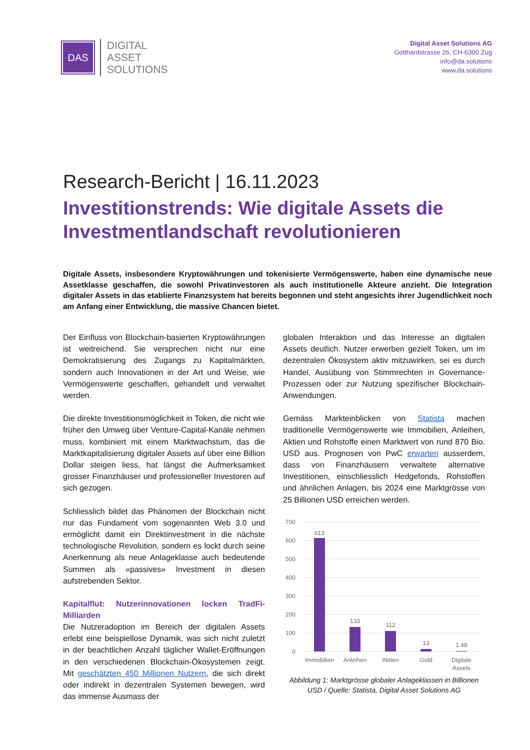DAS
DIGITAL
ASSET
SOLUTIONS
Digital Asset Solutions AG
Gotthardstrasse 26, CH-6300 Zug
info@da.solutions
www.da.solutions
Research-Bericht | 16.11.2023
Investitionstrends: Wie digitale Assets die Investmentlandschaft revolutionieren
Digitale Assets, insbesondere Kryptowährungen und tokenisierte Vermögenswerte, haben eine dynamische neue Assetklasse geschaffen, die sowohl Privatinvestoren als auch institutionelle Akteure anzieht. Die Integration digitaler Assets in das etablierte Finanzsystem hat bereits begonnen und steht angesichts ihrer Jugendlichkeit noch am Anfang einer Entwicklung, die massive Chancen bietet.
Der Einfluss von Blockchain-basierten Kryptowährungen ist weitreichend. Sie versprechen nicht nur eine Demokratisierung des Zugangs zu Kapitalmärkten, sondern auch Innovationen in der Art und Weise, wie Vermögenswerte geschaffen, gehandelt und verwaltet werden.
Die direkte Investitionsmöglichkeit in Token, die nicht wie früher den Umweg über Venture-Capital-Kanäle nehmen muss, kombiniert mit einem Marktwachstum, das die Marktkapitalisierung digitaler Assets auf über eine Billion Dollar steigen liess, hat längst die Aufmerksamkeit grosser Finanzhäuser und professioneller Investoren auf sich gezogen.
Schliesslich bildet das Phänomen der Blockchain nicht nur das Fundament vom sogenannten Web 3.0 und ermöglicht damit ein Direktinvestment in die nächste technologische Revolution, sondern es lockt durch seine Anerkennung als neue Anlageklasse auch bedeutende Summen als «passives» Investment in diesen aufstrebenden Sektor.
Kapitalflut: Nutzerinnovationen locken TradFi-Milliarden
Die Nutzeradoption im Bereich der digitalen Assets erlebt eine beispiellose Dynamik, was sich nicht zuletzt in der beachtlichen Anzahl täglicher Wallet-Eröffnungen in den verschiedenen Blockchain-Ökosystemen zeigt. Mit geschätzten 450 Millionen Nutzern, die sich direkt oder indirekt in dezentralen Systemen bewegen, wird das immense Ausmass der
globalen Interaktion und das Interesse an digitalen Assets deutlich. Nutzer erwerben gezielt Token, um im dezentralen Ökosystem aktiv mitzuwirken, sei es durch Handel, Ausübung von Stimmrechten in Governance-Prozessen oder zur Nutzung spezifischer Blockchain-Anwendungen.
Gemäss Markteinblicken von Statista machen traditionelle Vermögenswerte wie Immobilien, Anleihen, Aktien und Rohstoffe einen Marktwert von rund 870 Bio. USD aus. Prognosen von PwC erwarten ausserdem, dass von Finanzhäusern verwaltete alternative Investitionen, einschliesslich Hedgefonds, Rohstoffen und ähnlichen Anlagen, bis 2024 eine Marktgrösse von 25 Billionen USD erreichen werden.
700
600
500
400
300
200
100
0
613
133
112
13
1.48
Immobilien
Anleihen
Aktien
Gold
Digitale
Assets
Abbildung 1: Marktgrösse globaler Anlageklassen in Billionen USD / Quelle: Statista, Digital Asset Solutions AG